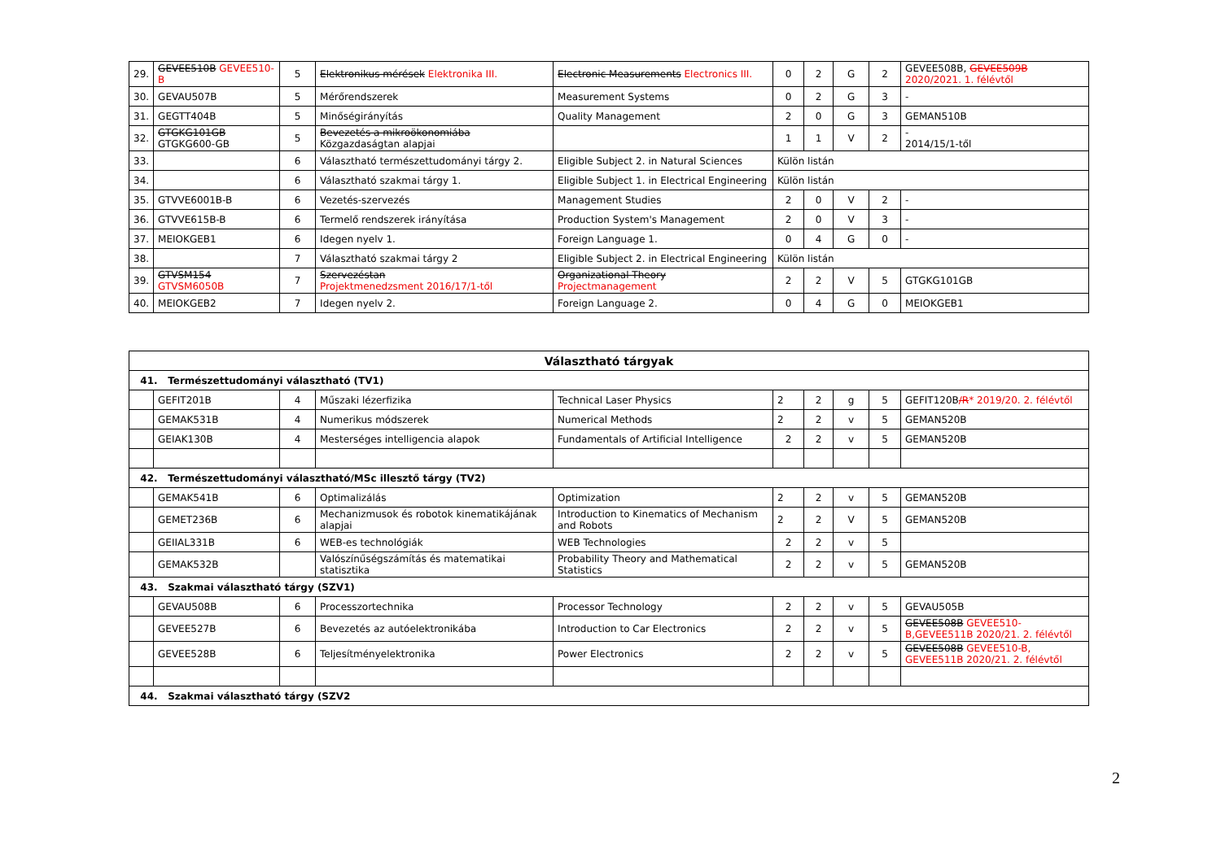| 29. | GEVEE510B GEVEE510-B | 5 | Elektronikus mérések Elektronika III. | Electronic Measurements Electronics III. | 0 | 2 | G | 2 | GEVEE508B, GEVEE509B 2020/2021. 1. félévtől |
| 30. | GEVAU507B | 5 | Mérőrendszerek | Measurement Systems | 0 | 2 | G | 3 | - |
| 31. | GEGTT404B | 5 | Minőségirányítás | Quality Management | 2 | 0 | G | 3 | GEMAN510B |
| 32. | GTGKG101GB GTGKG600-GB | 5 | Bevezetés a mikroökonomiába Közgazdaságtan alapjai | | 1 | 1 | V | 2 | - 2014/15/1-től |
| 33. | | 6 | Választható természettudományi tárgy 2. | Eligible Subject 2. in Natural Sciences | Külön listán | | | | |
| 34. | | 6 | Választható szakmai tárgy 1. | Eligible Subject 1. in Electrical Engineering | Külön listán | | | | |
| 35. | GTVVE6001B-B | 6 | Vezetés-szervezés | Management Studies | 2 | 0 | V | 2 | - |
| 36. | GTVVE615B-B | 6 | Termelő rendszerek irányítása | Production System's Management | 2 | 0 | V | 3 | - |
| 37. | MEIOKGEB1 | 6 | Idegen nyelv 1. | Foreign Language 1. | 0 | 4 | G | 0 | - |
| 38. | | 7 | Választható szakmai tárgy 2 | Eligible Subject 2. in Electrical Engineering | Külön listán | | | | |
| 39. | GTVSM154 GTVSM6050B | 7 | Szervezéstan Projektmenedzsment 2016/17/1-től | Organizational Theory Projectmanagement | 2 | 2 | V | 5 | GTGKG101GB |
| 40. | MEIOKGEB2 | 7 | Idegen nyelv 2. | Foreign Language 2. | 0 | 4 | G | 0 | MEIOKGEB1 |
| Választható tárgyak | | | | | | | | | |
| 41. Természettudományi választható (TV1) | | | | | | | | | |
| | GEFIT201B | 4 | Műszaki lézerfizika | Technical Laser Physics | 2 | 2 | g | 5 | GEFIT120B /R * 2019/20. 2. félévtől |
| | GEMAK531B | 4 | Numerikus módszerek | Numerical Methods | 2 | 2 | v | 5 | GEMAN520B |
| | GEIAK130B | 4 | Mesterséges intelligencia alapok | Fundamentals of Artificial Intelligence | 2 | 2 | v | 5 | GEMAN520B |
| 42. Természettudományi választható/MSc illesztő tárgy (TV2) | | | | | | | | | |
| | GEMAK541B | 6 | Optimalizálás | Optimization | 2 | 2 | v | 5 | GEMAN520B |
| | GEMET236B | 6 | Mechanizmusok és robotok kinematikájának alapjai | Introduction to Kinematics of Mechanism and Robots | 2 | 2 | V | 5 | GEMAN520B |
| | GEIIAL331B | 6 | WEB-es technológiák | WEB Technologies | 2 | 2 | v | 5 | |
| | GEMAK532B | | Valószínűségszámítás és matematikai statisztika | Probability Theory and Mathematical Statistics | 2 | 2 | v | 5 | GEMAN520B |
| 43. Szakmai választható tárgy (SZV1) | | | | | | | | | |
| | GEVAU508B | 6 | Processzortechnika | Processor Technology | 2 | 2 | v | 5 | GEVAU505B |
| | GEVEE527B | 6 | Bevezetés az autóelektronikába | Introduction to Car Electronics | 2 | 2 | v | 5 | GEVEE508B GEVEE510-B,GEVEE511B 2020/21. 2. félévtől |
| | GEVEE528B | 6 | Teljesítményelektronika | Power Electronics | 2 | 2 | v | 5 | GEVEE508B GEVEE510-B, GEVEE511B 2020/21. 2. félévtől |
| 44. Szakmai választható tárgy (SZV2 | | | | | | | | | |
2